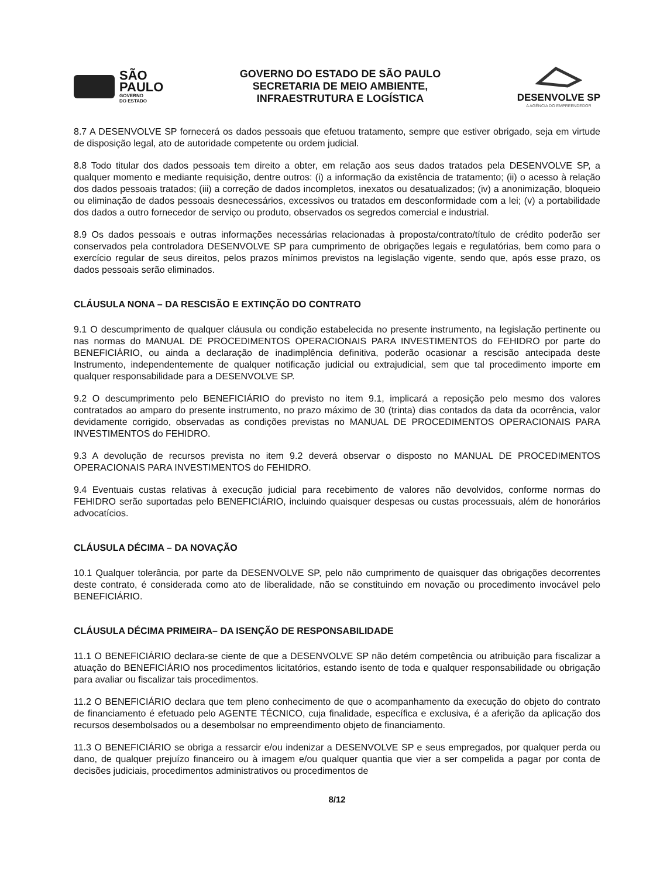SÃO
PAULO
GOVERNO
DO ESTADO
GOVERNO DO ESTADO DE SÃO PAULO
SECRETARIA DE MEIO AMBIENTE,
INFRAESTRUTURA E LOGÍSTICA
DESENVOLVE SP
A AGÊNCIA DO EMPREENDEDOR
8.7 A DESENVOLVE SP fornecerá os dados pessoais que efetuou tratamento, sempre que estiver obrigado, seja em virtude de disposição legal, ato de autoridade competente ou ordem judicial.
8.8 Todo titular dos dados pessoais tem direito a obter, em relação aos seus dados tratados pela DESENVOLVE SP, a qualquer momento e mediante requisição, dentre outros: (i) a informação da existência de tratamento; (ii) o acesso à relação dos dados pessoais tratados; (iii) a correção de dados incompletos, inexatos ou desatualizados; (iv) a anonimização, bloqueio ou eliminação de dados pessoais desnecessários, excessivos ou tratados em desconformidade com a lei; (v) a portabilidade dos dados a outro fornecedor de serviço ou produto, observados os segredos comercial e industrial.
8.9 Os dados pessoais e outras informações necessárias relacionadas à proposta/contrato/título de crédito poderão ser conservados pela controladora DESENVOLVE SP para cumprimento de obrigações legais e regulatórias, bem como para o exercício regular de seus direitos, pelos prazos mínimos previstos na legislação vigente, sendo que, após esse prazo, os dados pessoais serão eliminados.
CLÁUSULA NONA – DA RESCISÃO E EXTINÇÃO DO CONTRATO
9.1 O descumprimento de qualquer cláusula ou condição estabelecida no presente instrumento, na legislação pertinente ou nas normas do MANUAL DE PROCEDIMENTOS OPERACIONAIS PARA INVESTIMENTOS do FEHIDRO por parte do BENEFICIÁRIO, ou ainda a declaração de inadimplência definitiva, poderão ocasionar a rescisão antecipada deste Instrumento, independentemente de qualquer notificação judicial ou extrajudicial, sem que tal procedimento importe em qualquer responsabilidade para a DESENVOLVE SP.
9.2 O descumprimento pelo BENEFICIÁRIO do previsto no item 9.1, implicará a reposição pelo mesmo dos valores contratados ao amparo do presente instrumento, no prazo máximo de 30 (trinta) dias contados da data da ocorrência, valor devidamente corrigido, observadas as condições previstas no MANUAL DE PROCEDIMENTOS OPERACIONAIS PARA INVESTIMENTOS do FEHIDRO.
9.3 A devolução de recursos prevista no item 9.2 deverá observar o disposto no MANUAL DE PROCEDIMENTOS OPERACIONAIS PARA INVESTIMENTOS do FEHIDRO.
9.4 Eventuais custas relativas à execução judicial para recebimento de valores não devolvidos, conforme normas do FEHIDRO serão suportadas pelo BENEFICIÁRIO, incluindo quaisquer despesas ou custas processuais, além de honorários advocatícios.
CLÁUSULA DÉCIMA – DA NOVAÇÃO
10.1 Qualquer tolerância, por parte da DESENVOLVE SP, pelo não cumprimento de quaisquer das obrigações decorrentes deste contrato, é considerada como ato de liberalidade, não se constituindo em novação ou procedimento invocável pelo BENEFICIÁRIO.
CLÁUSULA DÉCIMA PRIMEIRA– DA ISENÇÃO DE RESPONSABILIDADE
11.1 O BENEFICIÁRIO declara-se ciente de que a DESENVOLVE SP não detém competência ou atribuição para fiscalizar a atuação do BENEFICIÁRIO nos procedimentos licitatórios, estando isento de toda e qualquer responsabilidade ou obrigação para avaliar ou fiscalizar tais procedimentos.
11.2 O BENEFICIÁRIO declara que tem pleno conhecimento de que o acompanhamento da execução do objeto do contrato de financiamento é efetuado pelo AGENTE TÉCNICO, cuja finalidade, específica e exclusiva, é a aferição da aplicação dos recursos desembolsados ou a desembolsar no empreendimento objeto de financiamento.
11.3 O BENEFICIÁRIO se obriga a ressarcir e/ou indenizar a DESENVOLVE SP e seus empregados, por qualquer perda ou dano, de qualquer prejuízo financeiro ou à imagem e/ou qualquer quantia que vier a ser compelida a pagar por conta de decisões judiciais, procedimentos administrativos ou procedimentos de
8/12